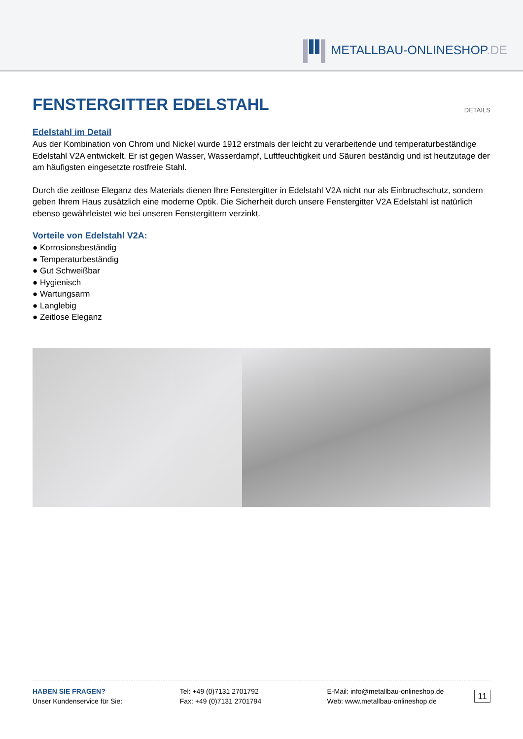METALLBAU-ONLINESHOP.DE
FENSTERGITTER EDELSTAHL
DETAILS
Edelstahl im Detail
Aus der Kombination von Chrom und Nickel wurde 1912 erstmals der leicht zu verarbeitende und temperaturbeständige Edelstahl V2A entwickelt. Er ist gegen Wasser, Wasserdampf, Luftfeuchtigkeit und Säuren beständig und ist heutzutage der am häufigsten eingesetzte rostfreie Stahl.
Durch die zeitlose Eleganz des Materials dienen Ihre Fenstergitter in Edelstahl V2A nicht nur als Einbruchschutz, sondern geben Ihrem Haus zusätzlich eine moderne Optik. Die Sicherheit durch unsere Fenstergitter V2A Edelstahl ist natürlich ebenso gewährleistet wie bei unseren Fenstergittern verzinkt.
Vorteile von Edelstahl V2A:
● Korrosionsbeständig
● Temperaturbeständig
● Gut Schweißbar
● Hygienisch
● Wartungsarm
● Langlebig
● Zeitlose Eleganz
HABEN SIE FRAGEN?
Unser Kundenservice für Sie:
Tel: +49 (0)7131 2701792
Fax: +49 (0)7131 2701794
E-Mail: info@metallbau-onlineshop.de
Web: www.metallbau-onlineshop.de
11